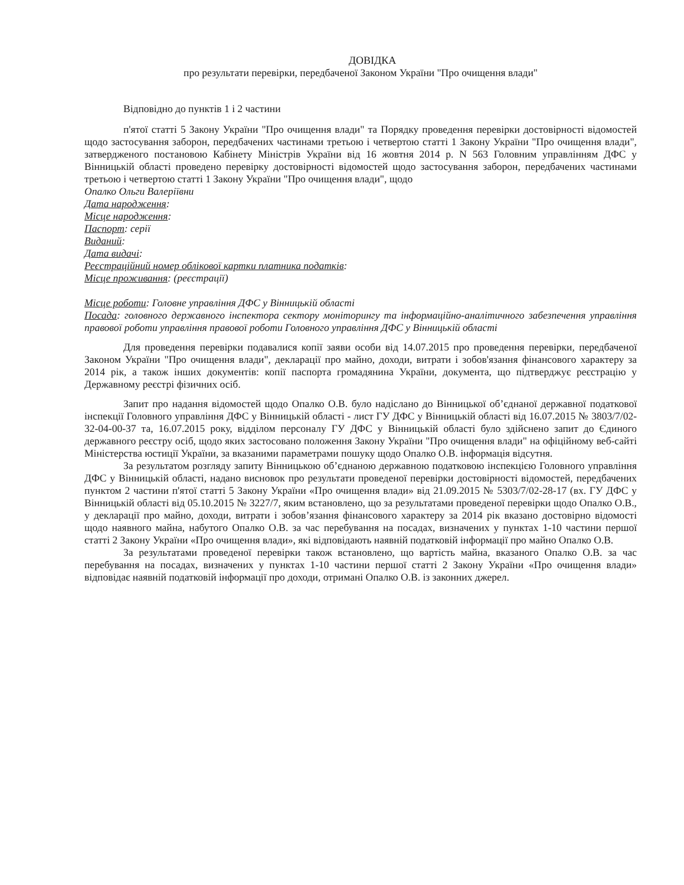ДОВІДКА
про результати перевірки, передбаченої Законом України "Про очищення влади"
Відповідно до пунктів 1 і 2 частини
п'ятої статті 5 Закону України "Про очищення влади" та Порядку проведення перевірки достовірності відомостей щодо застосування заборон, передбачених частинами третьою і четвертою статті 1 Закону України "Про очищення влади", затвердженого постановою Кабінету Міністрів України від 16 жовтня 2014 р. N 563 Головним управлінням ДФС у Вінницькій області проведено перевірку достовірності відомостей щодо застосування заборон, передбачених частинами третьою і четвертою статті 1 Закону України "Про очищення влади", щодо
Опалко Ольги Валеріївни
Дата народження:
Місце народження:
Паспорт: серії
Виданий:
Дата видачі:
Реєстраційний номер облікової картки платника податків:
Місце проживання: (реєстрації)
Місце роботи: Головне управління ДФС у Вінницькій області
Посада: головного державного інспектора сектору моніторингу та інформаційно-аналітичного забезпечення управління правової роботи управління правової роботи Головного управління ДФС у Вінницькій області
Для проведення перевірки подавалися копії заяви особи від 14.07.2015 про проведення перевірки, передбаченої Законом України "Про очищення влади", декларації про майно, доходи, витрати і зобов'язання фінансового характеру за 2014 рік, а також інших документів: копії паспорта громадянина України, документа, що підтверджує реєстрацію у Державному реєстрі фізичних осіб.
Запит про надання відомостей щодо Опалко О.В. було надіслано до Вінницької об’єднаної державної податкової інспекції Головного управління ДФС у Вінницькій області - лист ГУ ДФС у Вінницькій області від 16.07.2015 № 3803/7/02-32-04-00-37 та, 16.07.2015 року, відділом персоналу ГУ ДФС у Вінницькій області було здійснено запит до Єдиного державного реєстру осіб, щодо яких застосовано положення Закону України "Про очищення влади" на офіційному веб-сайті Міністерства юстиції України, за вказаними параметрами пошуку щодо Опалко О.В. інформація відсутня.
За результатом розгляду запиту Вінницькою об’єднаною державною податковою інспекцією Головного управління ДФС у Вінницькій області, надано висновок про результати проведеної перевірки достовірності відомостей, передбачених пунктом 2 частини п'ятої статті 5 Закону України «Про очищення влади» від 21.09.2015 № 5303/7/02-28-17 (вх. ГУ ДФС у Вінницькій області від 05.10.2015 № 3227/7, яким встановлено, що за результатами проведеної перевірки щодо Опалко О.В., у декларації про майно, доходи, витрати і зобов’язання фінансового характеру за 2014 рік вказано достовірно відомості щодо наявного майна, набутого Опалко О.В. за час перебування на посадах, визначених у пунктах 1-10 частини першої статті 2 Закону України «Про очищення влади», які відповідають наявній податковій інформації про майно Опалко О.В.
За результатами проведеної перевірки також встановлено, що вартість майна, вказаного Опалко О.В. за час перебування на посадах, визначених у пунктах 1-10 частини першої статті 2 Закону України «Про очищення влади» відповідає наявній податковій інформації про доходи, отримані Опалко О.В. із законних джерел.